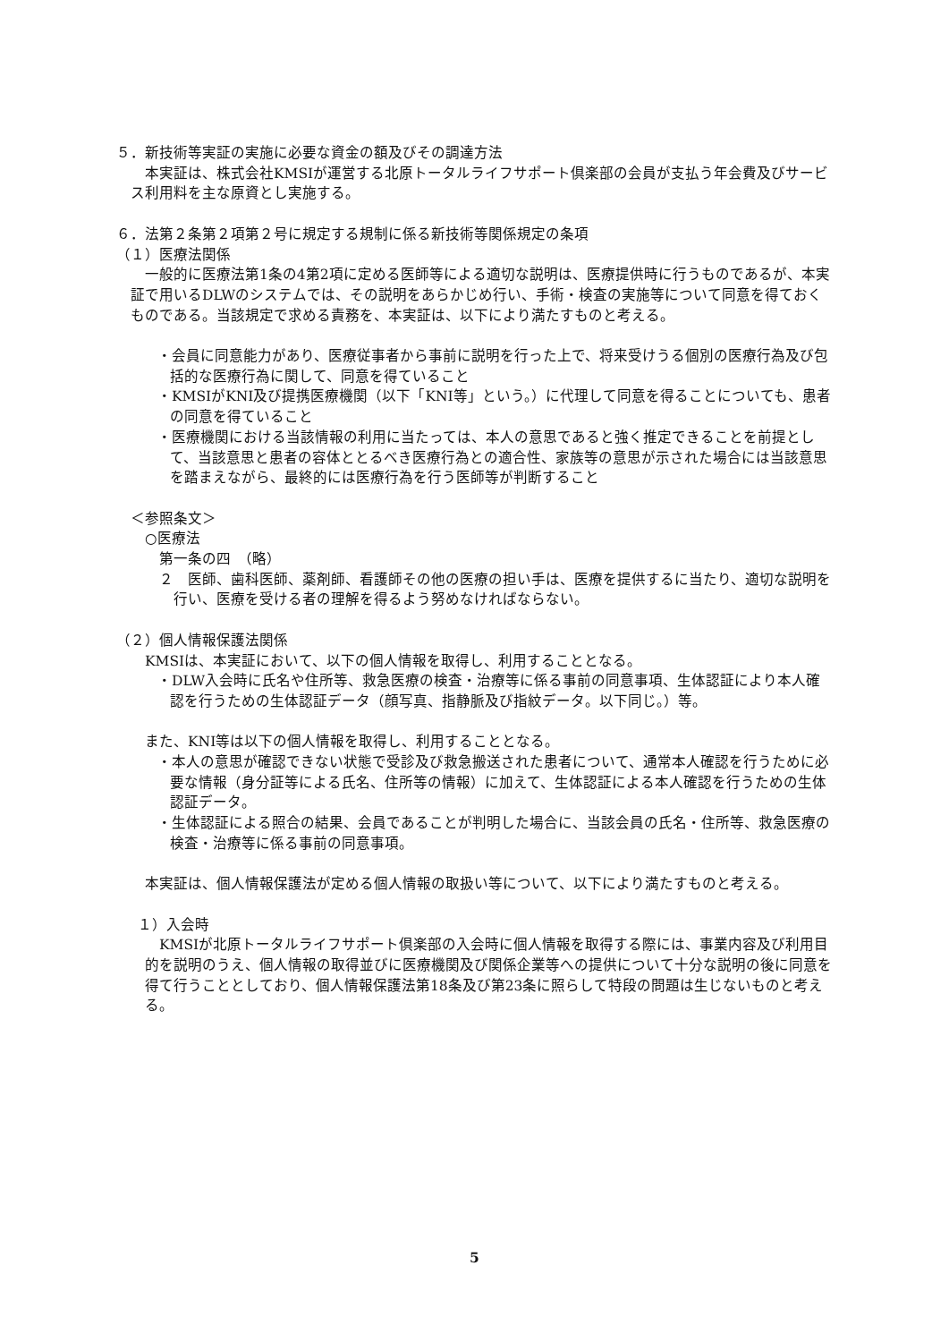５．新技術等実証の実施に必要な資金の額及びその調達方法
本実証は、株式会社KMSIが運営する北原トータルライフサポート倶楽部の会員が支払う年会費及びサービス利用料を主な原資とし実施する。
６．法第２条第２項第２号に規定する規制に係る新技術等関係規定の条項
（１）医療法関係
一般的に医療法第1条の4第2項に定める医師等による適切な説明は、医療提供時に行うものであるが、本実証で用いるDLWのシステムでは、その説明をあらかじめ行い、手術・検査の実施等について同意を得ておくものである。当該規定で求める責務を、本実証は、以下により満たすものと考える。
・会員に同意能力があり、医療従事者から事前に説明を行った上で、将来受けうる個別の医療行為及び包括的な医療行為に関して、同意を得ていること
・KMSIがKNI及び提携医療機関（以下「KNI等」という。）に代理して同意を得ることについても、患者の同意を得ていること
・医療機関における当該情報の利用に当たっては、本人の意思であると強く推定できることを前提として、当該意思と患者の容体ととるべき医療行為との適合性、家族等の意思が示された場合には当該意思を踏まえながら、最終的には医療行為を行う医師等が判断すること
＜参照条文＞
○医療法
第一条の四　（略）
２　医師、歯科医師、薬剤師、看護師その他の医療の担い手は、医療を提供するに当たり、適切な説明を行い、医療を受ける者の理解を得るよう努めなければならない。
（２）個人情報保護法関係
KMSIは、本実証において、以下の個人情報を取得し、利用することとなる。
・DLW入会時に氏名や住所等、救急医療の検査・治療等に係る事前の同意事項、生体認証により本人確認を行うための生体認証データ（顔写真、指静脈及び指紋データ。以下同じ。）等。
また、KNI等は以下の個人情報を取得し、利用することとなる。
・本人の意思が確認できない状態で受診及び救急搬送された患者について、通常本人確認を行うために必要な情報（身分証等による氏名、住所等の情報）に加えて、生体認証による本人確認を行うための生体認証データ。
・生体認証による照合の結果、会員であることが判明した場合に、当該会員の氏名・住所等、救急医療の検査・治療等に係る事前の同意事項。
本実証は、個人情報保護法が定める個人情報の取扱い等について、以下により満たすものと考える。
１）入会時
KMSIが北原トータルライフサポート倶楽部の入会時に個人情報を取得する際には、事業内容及び利用目的を説明のうえ、個人情報の取得並びに医療機関及び関係企業等への提供について十分な説明の後に同意を得て行うこととしており、個人情報保護法第18条及び第23条に照らして特段の問題は生じないものと考える。
5